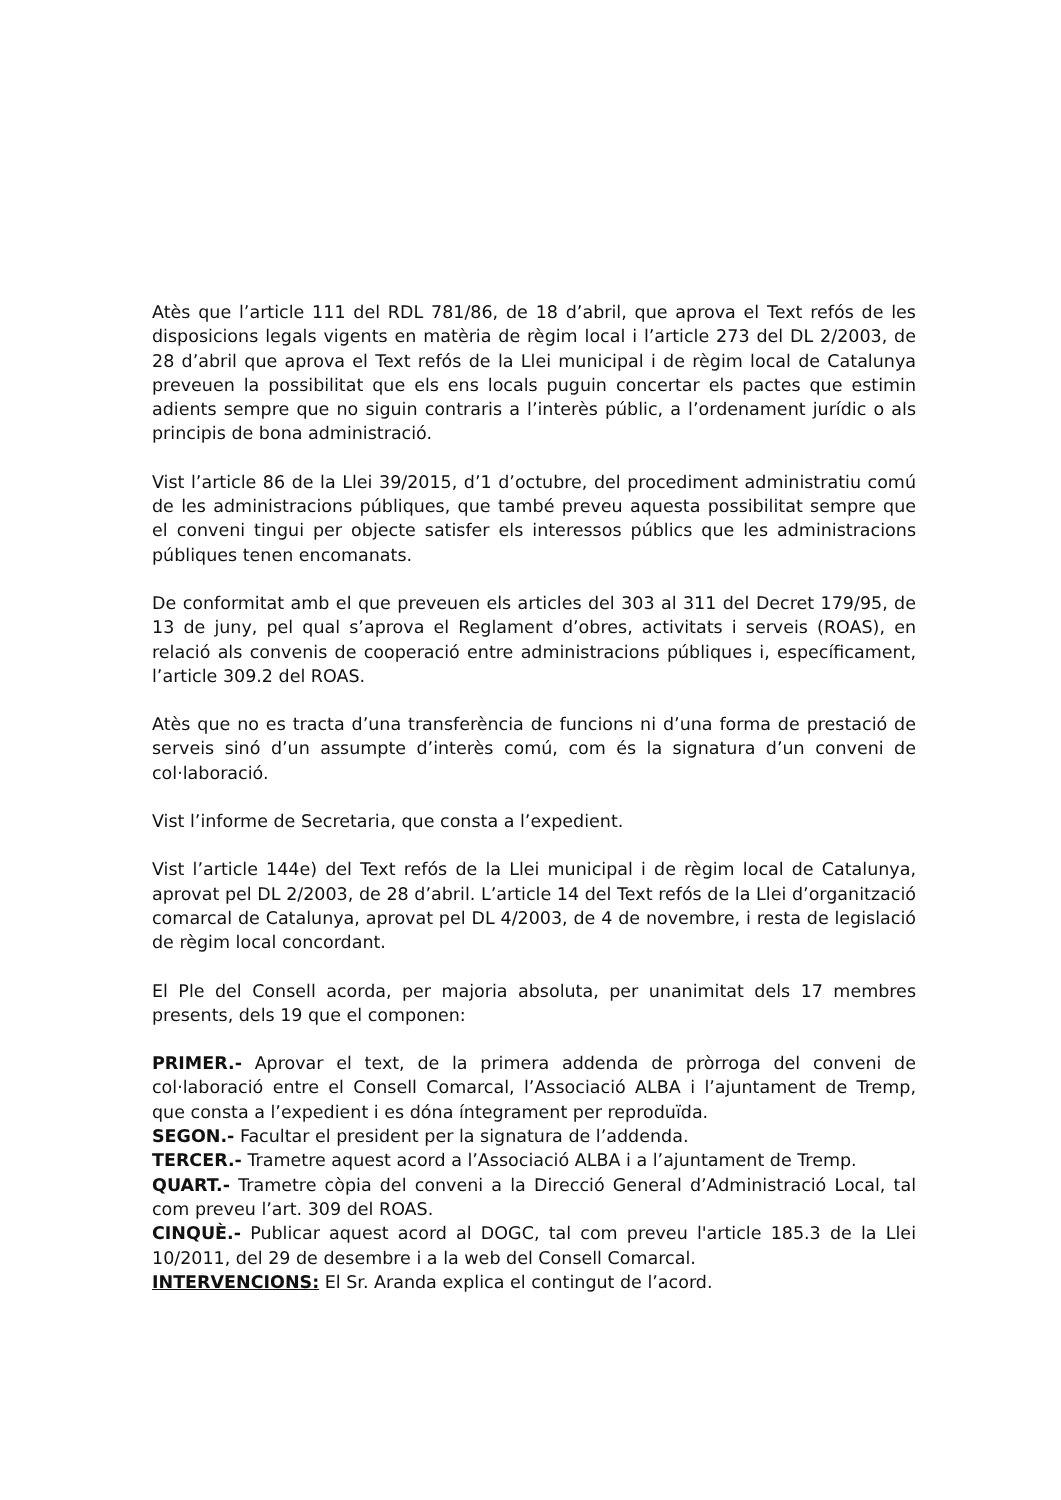Atès que l’article 111 del RDL 781/86, de 18 d’abril, que aprova el Text refós de les disposicions legals vigents en matèria de règim local i l’article 273 del DL 2/2003, de 28 d’abril que aprova el Text refós de la Llei municipal i de règim local de Catalunya preveuen la possibilitat que els ens locals puguin concertar els pactes que estimin adients sempre que no siguin contraris a l’interès públic, a l’ordenament jurídic o als principis de bona administració.
Vist l’article 86 de la Llei 39/2015, d’1 d’octubre, del procediment administratiu comú de les administracions públiques, que també preveu aquesta possibilitat sempre que el conveni tingui per objecte satisfer els interessos públics que les administracions públiques tenen encomanats.
De conformitat amb el que preveuen els articles del 303 al 311 del Decret 179/95, de 13 de juny, pel qual s’aprova el Reglament d’obres, activitats i serveis (ROAS), en relació als convenis de cooperació entre administracions públiques i, específicament, l’article 309.2 del ROAS.
Atès que no es tracta d’una transferència de funcions ni d’una forma de prestació de serveis sinó d’un assumpte d’interès comú, com és la signatura d’un conveni de col·laboració.
Vist l’informe de Secretaria, que consta a l’expedient.
Vist l’article 144e) del Text refós de la Llei municipal i de règim local de Catalunya, aprovat pel DL 2/2003, de 28 d’abril. L’article 14 del Text refós de la Llei d’organització comarcal de Catalunya, aprovat pel DL 4/2003, de 4 de novembre, i resta de legislació de règim local concordant.
El Ple del Consell acorda, per majoria absoluta, per unanimitat dels 17 membres presents, dels 19 que el componen:
PRIMER.- Aprovar el text, de la primera addenda de pròrroga del conveni de col·laboració entre el Consell Comarcal, l’Associació ALBA i l’ajuntament de Tremp, que consta a l’expedient i es dóna íntegrament per reproduïda.
SEGON.- Facultar el president per la signatura de l’addenda.
TERCER.- Trametre aquest acord a l’Associació ALBA i a l’ajuntament de Tremp.
QUART.- Trametre còpia del conveni a la Direcció General d’Administració Local, tal com preveu l’art. 309 del ROAS.
CINQUÈ.- Publicar aquest acord al DOGC, tal com preveu l'article 185.3 de la Llei 10/2011, del 29 de desembre i a la web del Consell Comarcal.
INTERVENCIONS: El Sr. Aranda explica el contingut de l’acord.